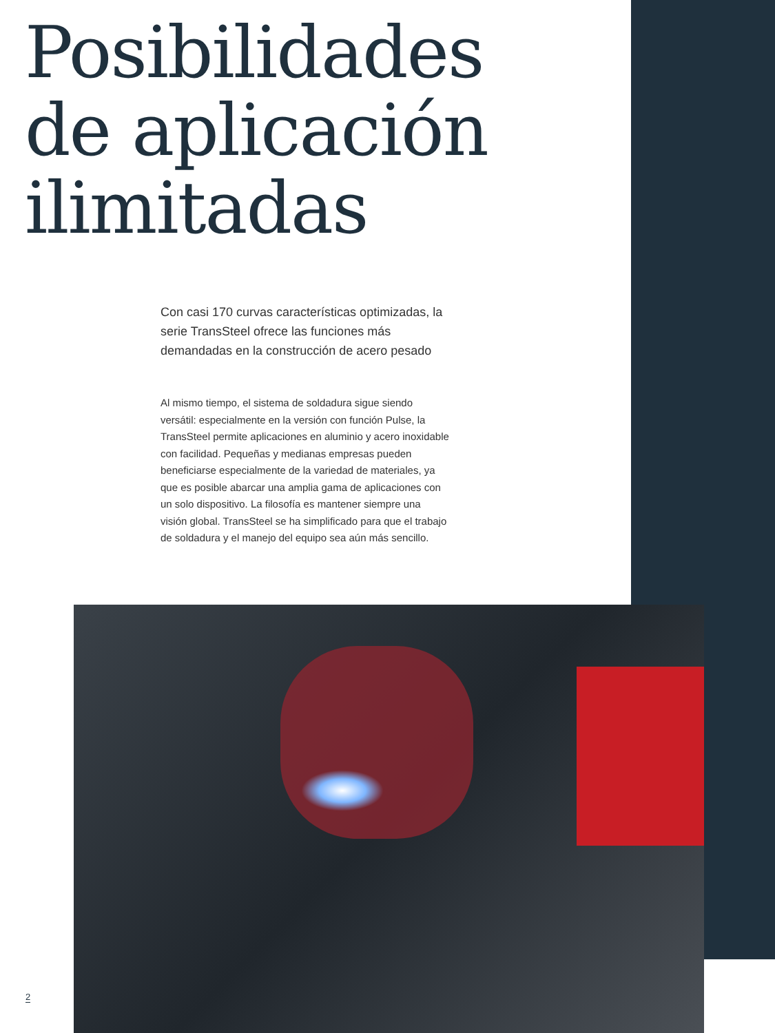Posibilidades
de aplicación
ilimitadas
Con casi 170 curvas características optimizadas, la serie TransSteel ofrece las funciones más demandadas en la construcción de acero pesado
Al mismo tiempo, el sistema de soldadura sigue siendo versátil: especialmente en la versión con función Pulse, la TransSteel permite aplicaciones en aluminio y acero inoxidable con facilidad. Pequeñas y medianas empresas pueden beneficiarse especialmente de la variedad de materiales, ya que es posible abarcar una amplia gama de aplicaciones con un solo dispositivo. La filosofía es mantener siempre una visión global. TransSteel se ha simplificado para que el trabajo de soldadura y el manejo del equipo sea aún más sencillo.
2